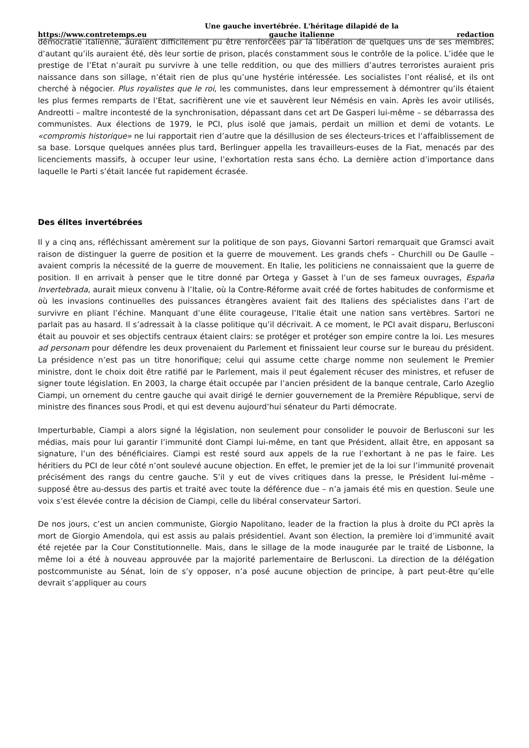https://www.contretemps.eu Une gauche invertébrée. L'héritage dilapidé de la
gauche italienne redaction
démocratie italienne, auraient difficilement pu être renforcées par la libération de quelques uns de ses membres, d’autant qu’ils auraient été, dès leur sortie de prison, placés constamment sous le contrôle de la police. L’idée que le prestige de l’Etat n’aurait pu survivre à une telle reddition, ou que des milliers d’autres terroristes auraient pris naissance dans son sillage, n’était rien de plus qu’une hystérie intéressée. Les socialistes l’ont réalisé, et ils ont cherché à négocier. Plus royalistes que le roi, les communistes, dans leur empressement à démontrer qu’ils étaient les plus fermes remparts de l’Etat, sacrifièrent une vie et sauvèrent leur Némésis en vain. Après les avoir utilisés, Andreotti – maître incontesté de la synchronisation, dépassant dans cet art De Gasperi lui-même – se débarrassa des communistes. Aux élections de 1979, le PCI, plus isolé que jamais, perdait un million et demi de votants. Le «compromis historique» ne lui rapportait rien d’autre que la désillusion de ses électeurs-trices et l’affaiblissement de sa base. Lorsque quelques années plus tard, Berlinguer appella les travailleurs-euses de la Fiat, menacés par des licenciements massifs, à occuper leur usine, l’exhortation resta sans écho. La dernière action d’importance dans laquelle le Parti s’était lancée fut rapidement écrasée.
Des élites invertébrées
Il y a cinq ans, réfléchissant amèrement sur la politique de son pays, Giovanni Sartori remarquait que Gramsci avait raison de distinguer la guerre de position et la guerre de mouvement. Les grands chefs – Churchill ou De Gaulle – avaient compris la nécessité de la guerre de mouvement. En Italie, les politiciens ne connaissaient que la guerre de position. Il en arrivait à penser que le titre donné par Ortega y Gasset à l’un de ses fameux ouvrages, España Invertebrada, aurait mieux convenu à l’Italie, où la Contre-Réforme avait créé de fortes habitudes de conformisme et où les invasions continuelles des puissances étrangères avaient fait des Italiens des spécialistes dans l’art de survivre en pliant l’échine. Manquant d’une élite courageuse, l’Italie était une nation sans vertèbres. Sartori ne parlait pas au hasard. Il s’adressait à la classe politique qu’il décrivait. A ce moment, le PCI avait disparu, Berlusconi était au pouvoir et ses objectifs centraux étaient clairs: se protéger et protéger son empire contre la loi. Les mesures ad personam pour défendre les deux provenaient du Parlement et finissaient leur course sur le bureau du président. La présidence n’est pas un titre honorifique; celui qui assume cette charge nomme non seulement le Premier ministre, dont le choix doit être ratifié par le Parlement, mais il peut également récuser des ministres, et refuser de signer toute législation. En 2003, la charge était occupée par l’ancien président de la banque centrale, Carlo Azeglio Ciampi, un ornement du centre gauche qui avait dirigé le dernier gouvernement de la Première République, servi de ministre des finances sous Prodi, et qui est devenu aujourd’hui sénateur du Parti démocrate.
Imperturbable, Ciampi a alors signé la législation, non seulement pour consolider le pouvoir de Berlusconi sur les médias, mais pour lui garantir l’immunité dont Ciampi lui-même, en tant que Président, allait être, en apposant sa signature, l’un des bénéficiaires. Ciampi est resté sourd aux appels de la rue l’exhortant à ne pas le faire. Les héritiers du PCI de leur côté n’ont soulevé aucune objection. En effet, le premier jet de la loi sur l’immunité provenait précisément des rangs du centre gauche. S’il y eut de vives critiques dans la presse, le Président lui-même – supposé être au-dessus des partis et traité avec toute la déférence due – n’a jamais été mis en question. Seule une voix s’est élevée contre la décision de Ciampi, celle du libéral conservateur Sartori.
De nos jours, c’est un ancien communiste, Giorgio Napolitano, leader de la fraction la plus à droite du PCI après la mort de Giorgio Amendola, qui est assis au palais présidentiel. Avant son élection, la première loi d’immunité avait été rejetée par la Cour Constitutionnelle. Mais, dans le sillage de la mode inaugurée par le traité de Lisbonne, la même loi a été à nouveau approuvée par la majorité parlementaire de Berlusconi. La direction de la délégation postcommuniste au Sénat, loin de s’y opposer, n’a posé aucune objection de principe, à part peut-être qu’elle devrait s’appliquer au cours